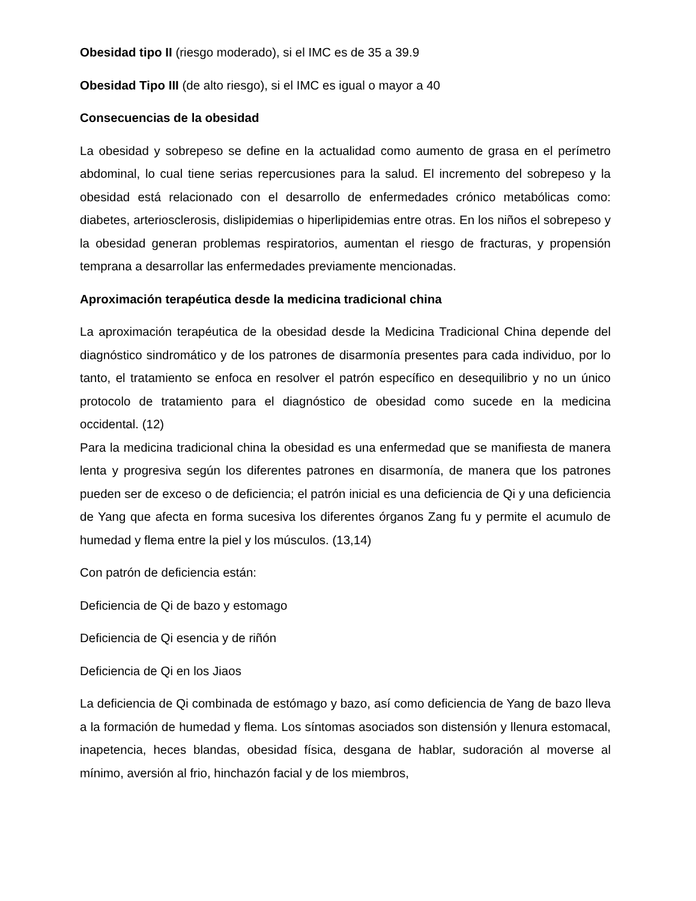Obesidad tipo II (riesgo moderado), si el IMC es de 35 a 39.9
Obesidad Tipo III (de alto riesgo), si el IMC es igual o mayor a 40
Consecuencias de la obesidad
La obesidad y sobrepeso se define en la actualidad como aumento de grasa en el perímetro abdominal, lo cual tiene serias repercusiones para la salud. El incremento del sobrepeso y la obesidad está relacionado con el desarrollo de enfermedades crónico metabólicas como: diabetes, arteriosclerosis, dislipidemias o hiperlipidemias entre otras. En los niños el sobrepeso y la obesidad generan problemas respiratorios, aumentan el riesgo de fracturas, y propensión temprana a desarrollar las enfermedades previamente mencionadas.
Aproximación terapéutica desde la medicina tradicional china
La aproximación terapéutica de la obesidad desde la Medicina Tradicional China depende del diagnóstico sindromático y de los patrones de disarmonía presentes para cada individuo, por lo tanto, el tratamiento se enfoca en resolver el patrón específico en desequilibrio y no un único protocolo de tratamiento para el diagnóstico de obesidad como sucede en la medicina occidental. (12)
Para la medicina tradicional china la obesidad es una enfermedad que se manifiesta de manera lenta y progresiva según los diferentes patrones en disarmonía, de manera que los patrones pueden ser de exceso o de deficiencia; el patrón inicial es una deficiencia de Qi y una deficiencia de Yang que afecta en forma sucesiva los diferentes órganos Zang fu y permite el acumulo de humedad y flema entre la piel y los músculos. (13,14)
Con patrón de deficiencia están:
Deficiencia de Qi de bazo y estomago
Deficiencia de Qi esencia y de riñón
Deficiencia de Qi en los Jiaos
La deficiencia de Qi combinada de estómago y bazo, así como deficiencia de Yang de bazo lleva a la formación de humedad y flema. Los síntomas asociados son distensión y llenura estomacal, inapetencia, heces blandas, obesidad física, desgana de hablar, sudoración al moverse al mínimo, aversión al frio, hinchazón facial y de los miembros,